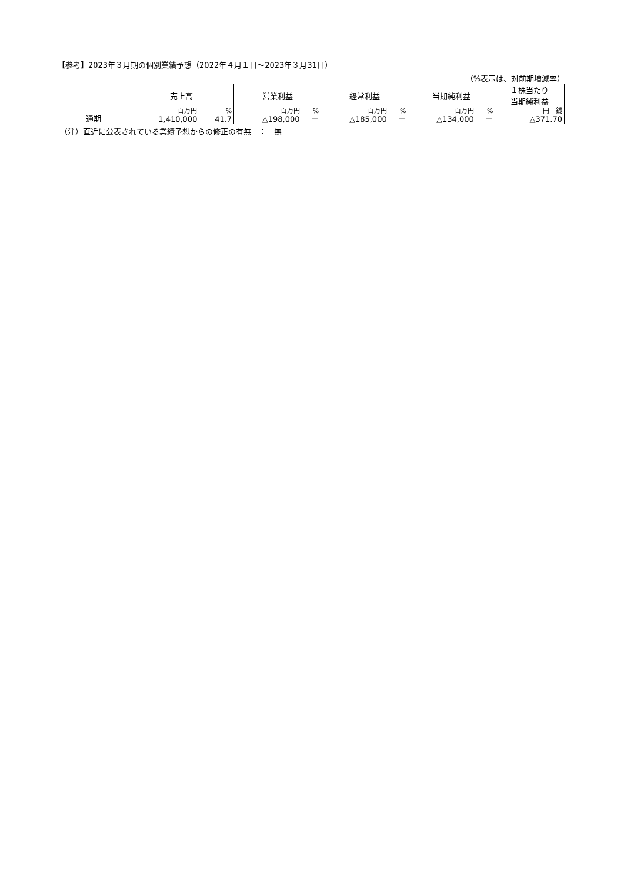【参考】2023年３月期の個別業績予想（2022年４月１日～2023年３月31日）
（%表示は、対前期増減率）
| | 売上高 | | 営業利益 | | 経常利益 | | 当期純利益 | | １株当たり 当期純利益 |
| --- | --- | --- | --- | --- | --- | --- | --- | --- | --- |
| 通期 | 百万円 | % | 百万円 | % | 百万円 | % | 百万円 | % | 円 銭 |
| | 1,410,000 | 41.7 | △198,000 | － | △185,000 | － | △134,000 | － | △371.70 |
（注）直近に公表されている業績予想からの修正の有無　：　無